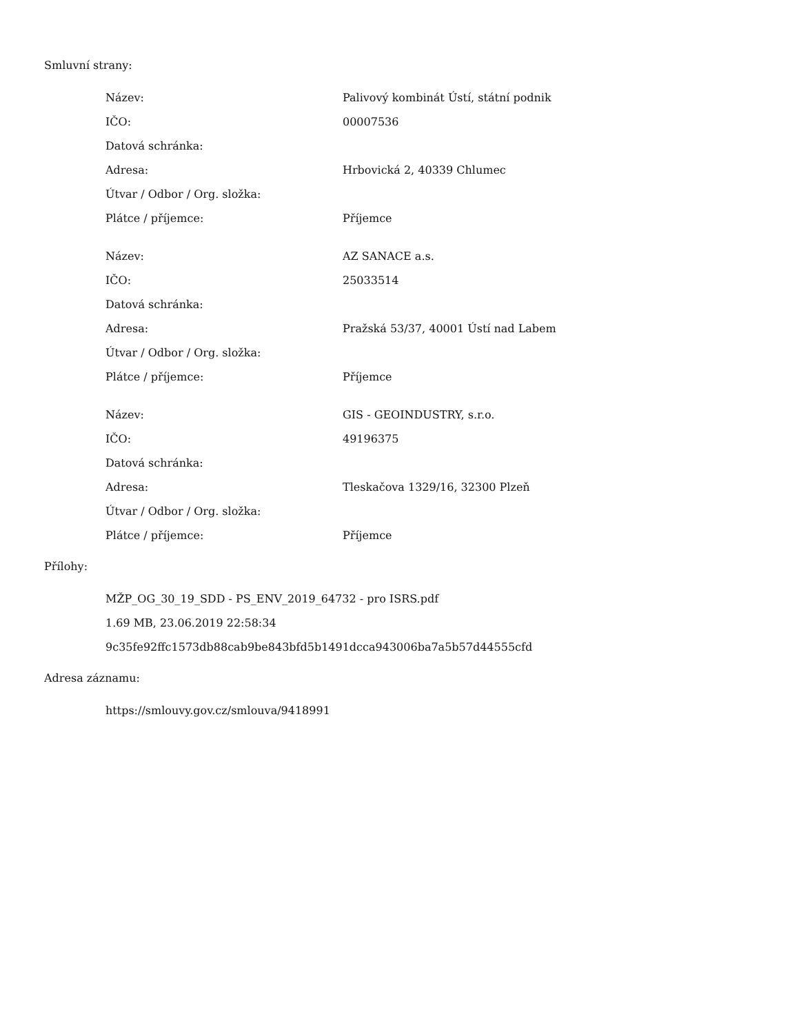Smluvní strany:
| Název: | Palivový kombinát Ústí, státní podnik |
| IČO: | 00007536 |
| Datová schránka: | |
| Adresa: | Hrbovická 2, 40339 Chlumec |
| Útvar / Odbor / Org. složka: | |
| Plátce / příjemce: | Příjemce |
| Název: | AZ SANACE a.s. |
| IČO: | 25033514 |
| Datová schránka: | |
| Adresa: | Pražská 53/37, 40001 Ústí nad Labem |
| Útvar / Odbor / Org. složka: | |
| Plátce / příjemce: | Příjemce |
| Název: | GIS - GEOINDUSTRY, s.r.o. |
| IČO: | 49196375 |
| Datová schránka: | |
| Adresa: | Tleskačova 1329/16, 32300 Plzeň |
| Útvar / Odbor / Org. složka: | |
| Plátce / příjemce: | Příjemce |
Přílohy:
MŽP_OG_30_19_SDD - PS_ENV_2019_64732 - pro ISRS.pdf
1.69 MB, 23.06.2019 22:58:34
9c35fe92ffc1573db88cab9be843bfd5b1491dcca943006ba7a5b57d44555cfd
Adresa záznamu:
https://smlouvy.gov.cz/smlouva/9418991